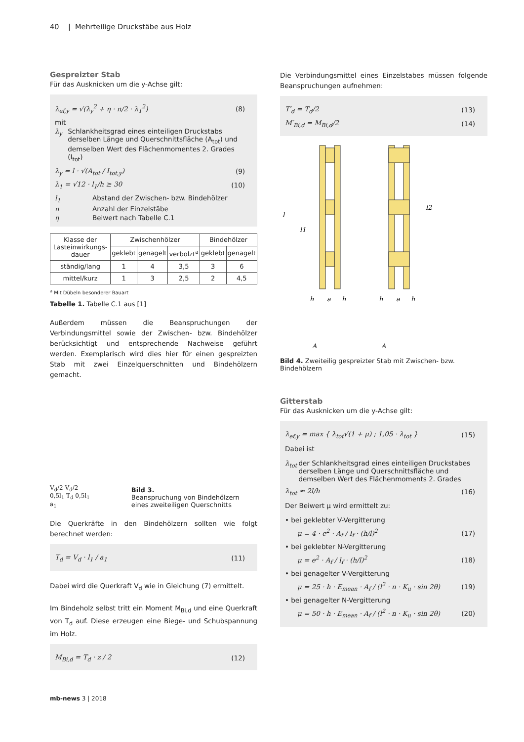40 | Mehrteilige Druckstäbe aus Holz
Gespreizter Stab
Für das Ausknicken um die y-Achse gilt:
λ<sub>ef,y</sub> = √(λ<sub>y</sub><sup>2</sup> + η · n/2 · λ<sub>1</sub><sup>2</sup>) (8)
mit
λ<sub>y</sub> Schlankheitsgrad eines einteiligen Druckstabs derselben Länge und Querschnittsfläche (A<sub>tot</sub>) und demselben Wert des Flächenmomentes 2. Grades (I<sub>tot</sub>)
λ<sub>y</sub> = l · √(A<sub>tot</sub> / I<sub>tot,y</sub>) (9)
λ<sub>1</sub> = √12 · l<sub>1</sub>/h ≥ 30 (10)
l<sub>1</sub> Abstand der Zwischen- bzw. Bindehölzer
n Anzahl der Einzelstäbe
η Beiwert nach Tabelle C.1
| Klasse der Lasteinwirkungs-dauer | Zwischenhölzer | | | Bindehölzer | |
| --- | --- | --- | --- | --- | --- |
| | geklebt | genagelt | verbolzt<sup>a</sup> | geklebt | genagelt |
| ständig/lang | 1 | 4 | 3,5 | 3 | 6 |
| mittel/kurz | 1 | 3 | 2,5 | 2 | 4,5 |
<sup>a</sup> Mit Dübeln besonderer Bauart
Tabelle 1. Tabelle C.1 aus [1]
Außerdem müssen die Beanspruchungen der Verbindungsmittel sowie der Zwischen- bzw. Bindehölzer berücksichtigt und entsprechende Nachweise geführt werden. Exemplarisch wird dies hier für einen gespreizten Stab mit zwei Einzelquerschnitten und Bindehölzern gemacht.
V<sub>d</sub>/2 V<sub>d</sub>/2 0,5l<sub>1</sub> T<sub>d</sub> 0,5l<sub>1</sub> a<sub>1</sub>
Bild 3.
Beanspruchung von Bindehölzern eines zweiteiligen Querschnitts
Die Querkräfte in den Bindehölzern sollten wie folgt berechnet werden:
T<sub>d</sub> = V<sub>d</sub> · l<sub>1</sub> / a<sub>1</sub> (11)
Dabei wird die Querkraft V<sub>d</sub> wie in Gleichung (7) ermittelt.
Im Bindeholz selbst tritt ein Moment M<sub>Bi,d</sub> und eine Querkraft von T<sub>d</sub> auf. Diese erzeugen eine Biege- und Schubspannung im Holz.
M<sub>Bi,d</sub> = T<sub>d</sub> · z / 2 (12)
mb-news 3 | 2018
Die Verbindungsmittel eines Einzelstabes müssen folgende Beanspruchungen aufnehmen:
T′<sub>d</sub> = T<sub>d</sub>/2 (13)
M′<sub>Bi,d</sub> = M<sub>Bi,d</sub>/2 (14)
l
l1
l2
h
a
h
h
a
h
A
A
Bild 4. Zweiteilig gespreizter Stab mit Zwischen- bzw. Bindehölzern
Gitterstab
Für das Ausknicken um die y-Achse gilt:
λ<sub>ef,y</sub> = max { λ<sub>tot</sub>√(1 + μ) ; 1,05 · λ<sub>tot</sub> } (15)
Dabei ist
λ<sub>tot</sub> der Schlankheitsgrad eines einteiligen Druckstabes derselben Länge und Querschnittsfläche und demselben Wert des Flächenmoments 2. Grades
λ<sub>tot</sub> ≈ 2l/h (16)
Der Beiwert μ wird ermittelt zu:
• bei geklebter V-Vergitterung
μ = 4 · e<sup>2</sup> · A<sub>f</sub> / I<sub>f</sub> · (h/l)<sup>2</sup> (17)
• bei geklebter N-Vergitterung
μ = e<sup>2</sup> · A<sub>f</sub> / I<sub>f</sub> · (h/l)<sup>2</sup> (18)
• bei genagelter V-Vergitterung
μ = 25 · h · E<sub>mean</sub> · A<sub>f</sub> / (l<sup>2</sup> · n · K<sub>u</sub> · sin 2θ) (19)
• bei genagelter N-Vergitterung
μ = 50 · h · E<sub>mean</sub> · A<sub>f</sub> / (l<sup>2</sup> · n · K<sub>u</sub> · sin 2θ) (20)